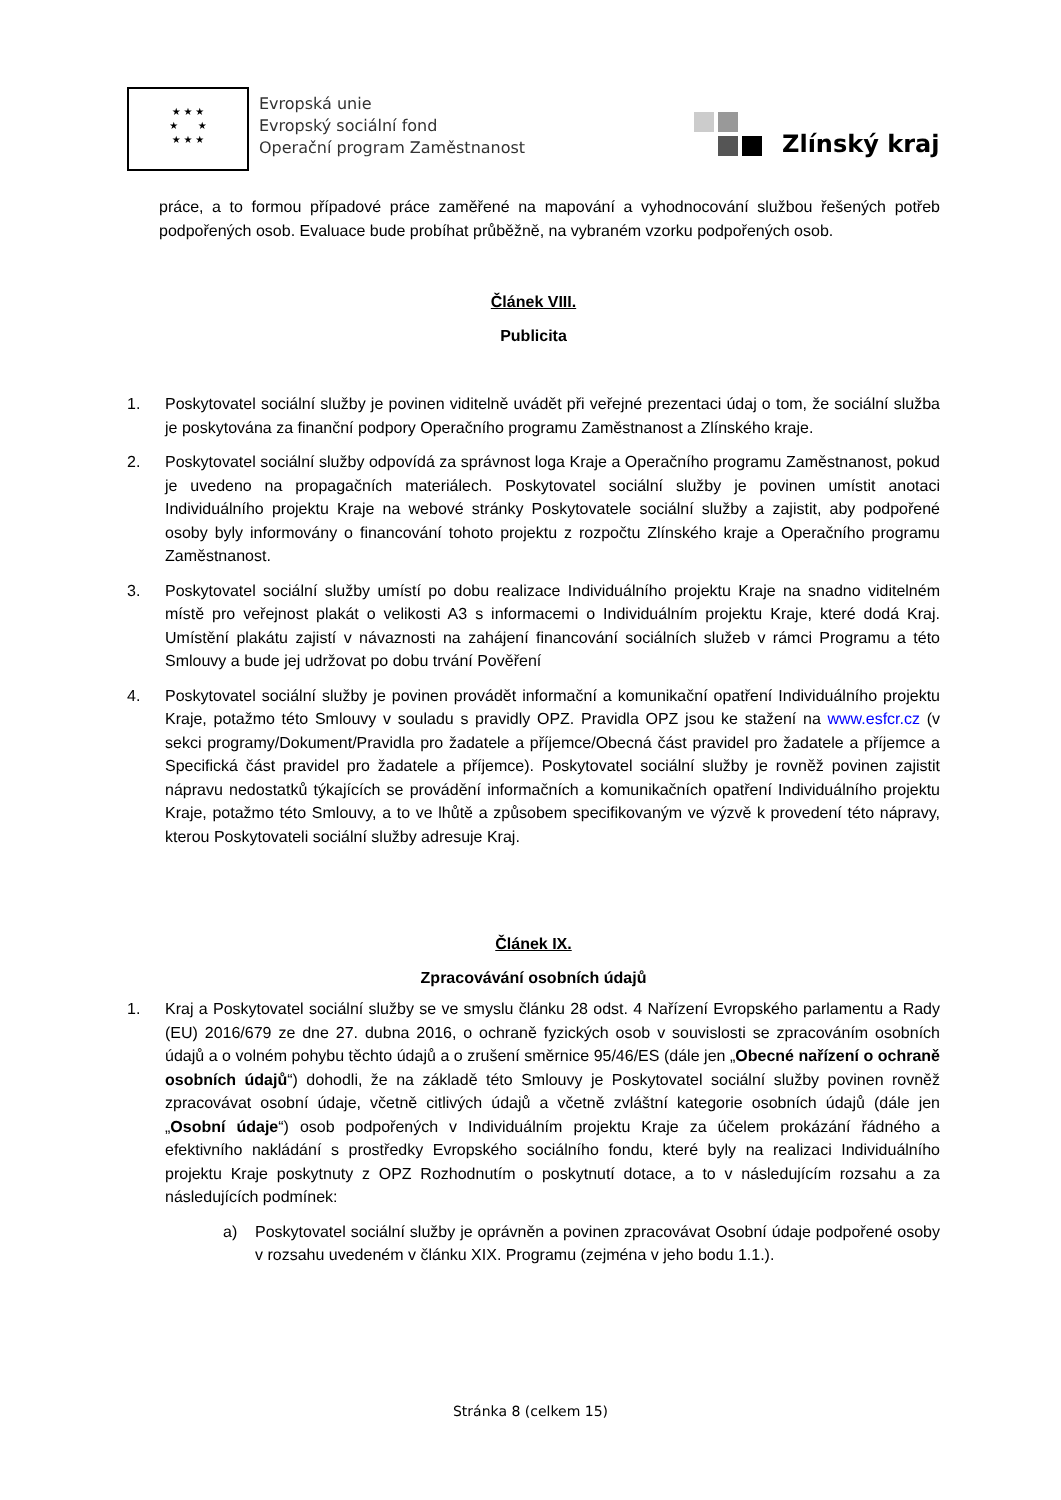★ ★ ★
★ ★
★ ★ ★
Evropská unie
Evropský sociální fond
Operační program Zaměstnanost
Zlínský kraj
práce, a to formou případové práce zaměřené na mapování a vyhodnocování službou řešených potřeb podpořených osob. Evaluace bude probíhat průběžně, na vybraném vzorku podpořených osob.
Článek VIII.
Publicita
1. Poskytovatel sociální služby je povinen viditelně uvádět při veřejné prezentaci údaj o tom, že sociální služba je poskytována za finanční podpory Operačního programu Zaměstnanost a Zlínského kraje.
2. Poskytovatel sociální služby odpovídá za správnost loga Kraje a Operačního programu Zaměstnanost, pokud je uvedeno na propagačních materiálech. Poskytovatel sociální služby je povinen umístit anotaci Individuálního projektu Kraje na webové stránky Poskytovatele sociální služby a zajistit, aby podpořené osoby byly informovány o financování tohoto projektu z rozpočtu Zlínského kraje a Operačního programu Zaměstnanost.
3. Poskytovatel sociální služby umístí po dobu realizace Individuálního projektu Kraje na snadno viditelném místě pro veřejnost plakát o velikosti A3 s informacemi o Individuálním projektu Kraje, které dodá Kraj. Umístění plakátu zajistí v návaznosti na zahájení financování sociálních služeb v rámci Programu a této Smlouvy a bude jej udržovat po dobu trvání Pověření
4. Poskytovatel sociální služby je povinen provádět informační a komunikační opatření Individuálního projektu Kraje, potažmo této Smlouvy v souladu s pravidly OPZ. Pravidla OPZ jsou ke stažení na www.esfcr.cz (v sekci programy/Dokument/Pravidla pro žadatele a příjemce/Obecná část pravidel pro žadatele a příjemce a Specifická část pravidel pro žadatele a příjemce). Poskytovatel sociální služby je rovněž povinen zajistit nápravu nedostatků týkajících se provádění informačních a komunikačních opatření Individuálního projektu Kraje, potažmo této Smlouvy, a to ve lhůtě a způsobem specifikovaným ve výzvě k provedení této nápravy, kterou Poskytovateli sociální služby adresuje Kraj.
Článek IX.
Zpracovávání osobních údajů
1. Kraj a Poskytovatel sociální služby se ve smyslu článku 28 odst. 4 Nařízení Evropského parlamentu a Rady (EU) 2016/679 ze dne 27. dubna 2016, o ochraně fyzických osob v souvislosti se zpracováním osobních údajů a o volném pohybu těchto údajů a o zrušení směrnice 95/46/ES (dále jen „Obecné nařízení o ochraně osobních údajů“) dohodli, že na základě této Smlouvy je Poskytovatel sociální služby povinen rovněž zpracovávat osobní údaje, včetně citlivých údajů a včetně zvláštní kategorie osobních údajů (dále jen „Osobní údaje“) osob podpořených v Individuálním projektu Kraje za účelem prokázání řádného a efektivního nakládání s prostředky Evropského sociálního fondu, které byly na realizaci Individuálního projektu Kraje poskytnuty z OPZ Rozhodnutím o poskytnutí dotace, a to v následujícím rozsahu a za následujících podmínek:
a) Poskytovatel sociální služby je oprávněn a povinen zpracovávat Osobní údaje podpořené osoby v rozsahu uvedeném v článku XIX. Programu (zejména v jeho bodu 1.1.).
Stránka 8 (celkem 15)